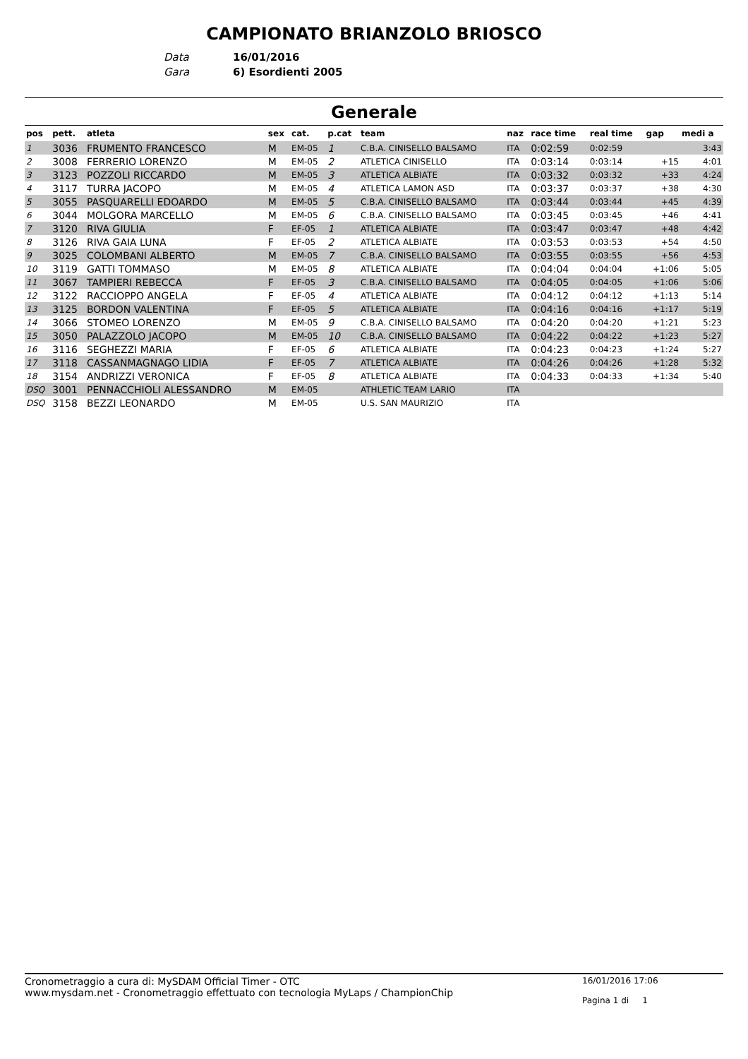CAMPIONATO BRIANZOLO BRIOSCO
Data 16/01/2016
Gara 6) Esordienti 2005
Generale
| pos | pett. | atleta | sex | cat. | p.cat | team | naz | race time | real time | gap | medi a |
| --- | --- | --- | --- | --- | --- | --- | --- | --- | --- | --- | --- |
| 1 | 3036 | FRUMENTO FRANCESCO | M | EM-05 | 1 | C.B.A. CINISELLO BALSAMO | ITA | 0:02:59 | 0:02:59 | | 3:43 |
| 2 | 3008 | FERRERIO LORENZO | M | EM-05 | 2 | ATLETICA CINISELLO | ITA | 0:03:14 | 0:03:14 | +15 | 4:01 |
| 3 | 3123 | POZZOLI RICCARDO | M | EM-05 | 3 | ATLETICA ALBIATE | ITA | 0:03:32 | 0:03:32 | +33 | 4:24 |
| 4 | 3117 | TURRA JACOPO | M | EM-05 | 4 | ATLETICA LAMON ASD | ITA | 0:03:37 | 0:03:37 | +38 | 4:30 |
| 5 | 3055 | PASQUARELLI EDOARDO | M | EM-05 | 5 | C.B.A. CINISELLO BALSAMO | ITA | 0:03:44 | 0:03:44 | +45 | 4:39 |
| 6 | 3044 | MOLGORA MARCELLO | M | EM-05 | 6 | C.B.A. CINISELLO BALSAMO | ITA | 0:03:45 | 0:03:45 | +46 | 4:41 |
| 7 | 3120 | RIVA GIULIA | F | EF-05 | 1 | ATLETICA ALBIATE | ITA | 0:03:47 | 0:03:47 | +48 | 4:42 |
| 8 | 3126 | RIVA GAIA LUNA | F | EF-05 | 2 | ATLETICA ALBIATE | ITA | 0:03:53 | 0:03:53 | +54 | 4:50 |
| 9 | 3025 | COLOMBANI ALBERTO | M | EM-05 | 7 | C.B.A. CINISELLO BALSAMO | ITA | 0:03:55 | 0:03:55 | +56 | 4:53 |
| 10 | 3119 | GATTI TOMMASO | M | EM-05 | 8 | ATLETICA ALBIATE | ITA | 0:04:04 | 0:04:04 | +1:06 | 5:05 |
| 11 | 3067 | TAMPIERI REBECCA | F | EF-05 | 3 | C.B.A. CINISELLO BALSAMO | ITA | 0:04:05 | 0:04:05 | +1:06 | 5:06 |
| 12 | 3122 | RACCIOPPO ANGELA | F | EF-05 | 4 | ATLETICA ALBIATE | ITA | 0:04:12 | 0:04:12 | +1:13 | 5:14 |
| 13 | 3125 | BORDON VALENTINA | F | EF-05 | 5 | ATLETICA ALBIATE | ITA | 0:04:16 | 0:04:16 | +1:17 | 5:19 |
| 14 | 3066 | STOMEO LORENZO | M | EM-05 | 9 | C.B.A. CINISELLO BALSAMO | ITA | 0:04:20 | 0:04:20 | +1:21 | 5:23 |
| 15 | 3050 | PALAZZOLO JACOPO | M | EM-05 | 10 | C.B.A. CINISELLO BALSAMO | ITA | 0:04:22 | 0:04:22 | +1:23 | 5:27 |
| 16 | 3116 | SEGHEZZI MARIA | F | EF-05 | 6 | ATLETICA ALBIATE | ITA | 0:04:23 | 0:04:23 | +1:24 | 5:27 |
| 17 | 3118 | CASSANMAGNAGO LIDIA | F | EF-05 | 7 | ATLETICA ALBIATE | ITA | 0:04:26 | 0:04:26 | +1:28 | 5:32 |
| 18 | 3154 | ANDRIZZI VERONICA | F | EF-05 | 8 | ATLETICA ALBIATE | ITA | 0:04:33 | 0:04:33 | +1:34 | 5:40 |
| DSQ | 3001 | PENNACCHIOLI ALESSANDRO | M | EM-05 | | ATHLETIC TEAM LARIO | ITA | | | | |
| DSQ | 3158 | BEZZI LEONARDO | M | EM-05 | | U.S. SAN MAURIZIO | ITA | | | | |
Cronometraggio a cura di: MySDAM Official Timer - OTC
www.mysdam.net - Cronometraggio effettuato con tecnologia MyLaps / ChampionChip
16/01/2016 17:06
Pagina 1 di 1